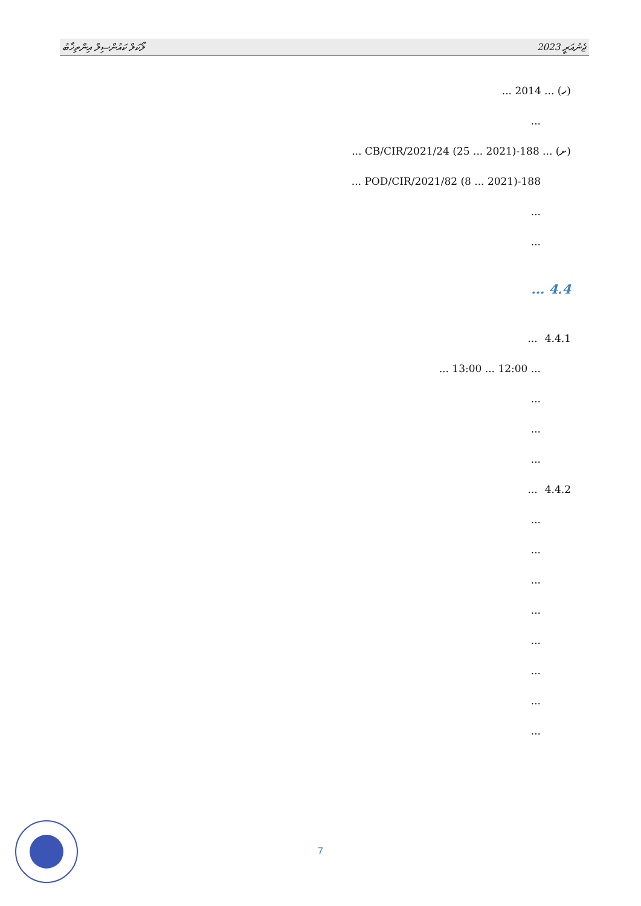ލޯކަލް ކައުންސިލް އިންތިޚާބު ޖެނުއަރީ 2023
(ހ) ... 2014 ...
...
(ށ) ... 188-CB/CIR/2021/24 (25 ... 2021) ...
188-POD/CIR/2021/82 (8 ... 2021) ...
...
...
4.4 ...
4.4.1 ...
... 12:00 ... 13:00 ...
...
...
...
4.4.2 ...
...
...
...
...
...
...
...
...
7